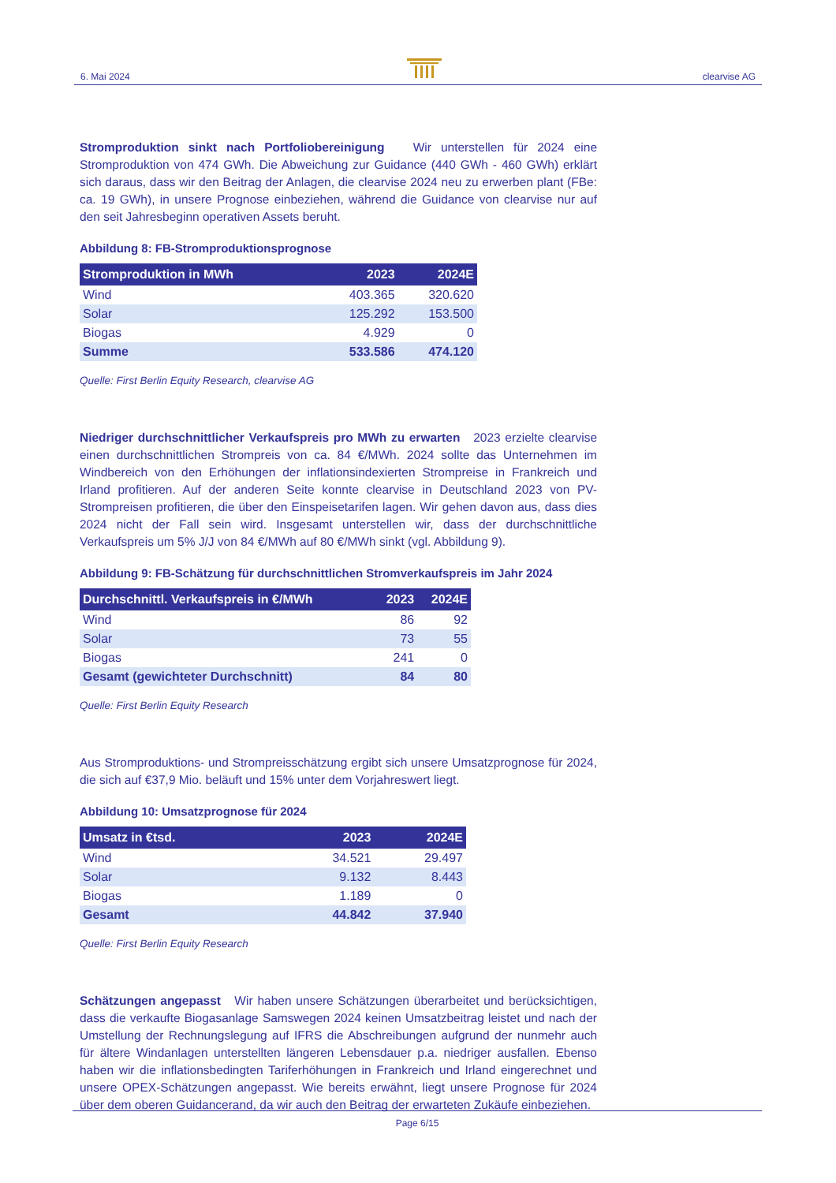6. Mai 2024 clearvise AG
Stromproduktion sinkt nach Portfoliobereinigung Wir unterstellen für 2024 eine Stromproduktion von 474 GWh. Die Abweichung zur Guidance (440 GWh - 460 GWh) erklärt sich daraus, dass wir den Beitrag der Anlagen, die clearvise 2024 neu zu erwerben plant (FBe: ca. 19 GWh), in unsere Prognose einbeziehen, während die Guidance von clearvise nur auf den seit Jahresbeginn operativen Assets beruht.
Abbildung 8: FB-Stromproduktionsprognose
| Stromproduktion in MWh | 2023 | 2024E |
| --- | --- | --- |
| Wind | 403.365 | 320.620 |
| Solar | 125.292 | 153.500 |
| Biogas | 4.929 | 0 |
| Summe | 533.586 | 474.120 |
Quelle: First Berlin Equity Research, clearvise AG
Niedriger durchschnittlicher Verkaufspreis pro MWh zu erwarten 2023 erzielte clearvise einen durchschnittlichen Strompreis von ca. 84 €/MWh. 2024 sollte das Unternehmen im Windbereich von den Erhöhungen der inflationsindexierten Strompreise in Frankreich und Irland profitieren. Auf der anderen Seite konnte clearvise in Deutschland 2023 von PV-Strompreisen profitieren, die über den Einspeisetarifen lagen. Wir gehen davon aus, dass dies 2024 nicht der Fall sein wird. Insgesamt unterstellen wir, dass der durchschnittliche Verkaufspreis um 5% J/J von 84 €/MWh auf 80 €/MWh sinkt (vgl. Abbildung 9).
Abbildung 9: FB-Schätzung für durchschnittlichen Stromverkaufspreis im Jahr 2024
| Durchschnittl. Verkaufspreis in €/MWh | 2023 | 2024E |
| --- | --- | --- |
| Wind | 86 | 92 |
| Solar | 73 | 55 |
| Biogas | 241 | 0 |
| Gesamt (gewichteter Durchschnitt) | 84 | 80 |
Quelle: First Berlin Equity Research
Aus Stromproduktions- und Strompreisschätzung ergibt sich unsere Umsatzprognose für 2024, die sich auf €37,9 Mio. beläuft und 15% unter dem Vorjahreswert liegt.
Abbildung 10: Umsatzprognose für 2024
| Umsatz in €tsd. | 2023 | 2024E |
| --- | --- | --- |
| Wind | 34.521 | 29.497 |
| Solar | 9.132 | 8.443 |
| Biogas | 1.189 | 0 |
| Gesamt | 44.842 | 37.940 |
Quelle: First Berlin Equity Research
Schätzungen angepasst Wir haben unsere Schätzungen überarbeitet und berücksichtigen, dass die verkaufte Biogasanlage Samswegen 2024 keinen Umsatzbeitrag leistet und nach der Umstellung der Rechnungslegung auf IFRS die Abschreibungen aufgrund der nunmehr auch für ältere Windanlagen unterstellten längeren Lebensdauer p.a. niedriger ausfallen. Ebenso haben wir die inflationsbedingten Tariferhöhungen in Frankreich und Irland eingerechnet und unsere OPEX-Schätzungen angepasst. Wie bereits erwähnt, liegt unsere Prognose für 2024 über dem oberen Guidancerand, da wir auch den Beitrag der erwarteten Zukäufe einbeziehen.
Page 6/15